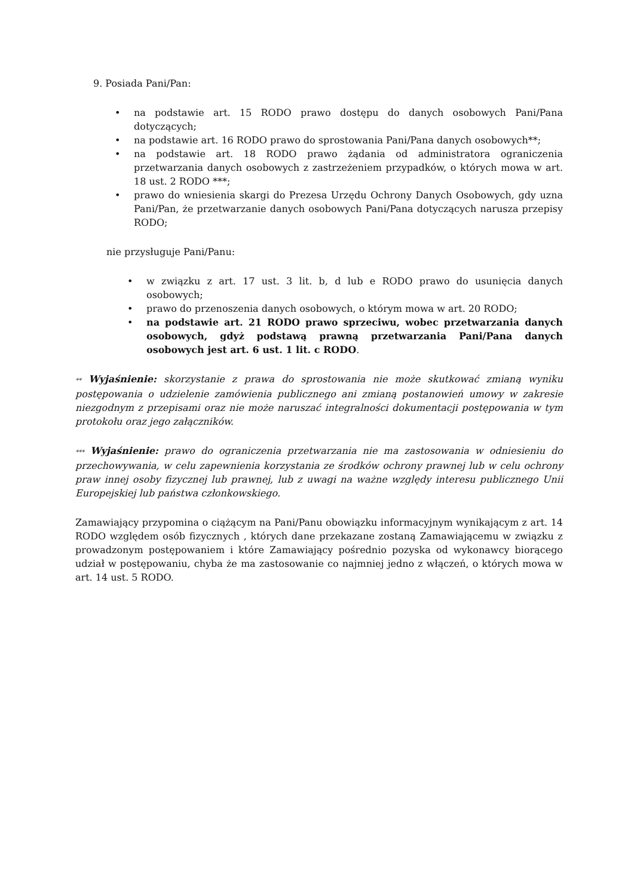9. Posiada Pani/Pan:
• na podstawie art. 15 RODO prawo dostępu do danych osobowych Pani/Pana dotyczących;
• na podstawie art. 16 RODO prawo do sprostowania Pani/Pana danych osobowych**;
• na podstawie art. 18 RODO prawo żądania od administratora ograniczenia przetwarzania danych osobowych z zastrzeżeniem przypadków, o których mowa w art. 18 ust. 2 RODO ***;
• prawo do wniesienia skargi do Prezesa Urzędu Ochrony Danych Osobowych, gdy uzna Pani/Pan, że przetwarzanie danych osobowych Pani/Pana dotyczących narusza przepisy RODO;
nie przysługuje Pani/Panu:
• w związku z art. 17 ust. 3 lit. b, d lub e RODO prawo do usunięcia danych osobowych;
• prawo do przenoszenia danych osobowych, o którym mowa w art. 20 RODO;
• na podstawie art. 21 RODO prawo sprzeciwu, wobec przetwarzania danych osobowych, gdyż podstawą prawną przetwarzania Pani/Pana danych osobowych jest art. 6 ust. 1 lit. c RODO.
** Wyjaśnienie: skorzystanie z prawa do sprostowania nie może skutkować zmianą wyniku postępowania o udzielenie zamówienia publicznego ani zmianą postanowień umowy w zakresie niezgodnym z przepisami oraz nie może naruszać integralności dokumentacji postępowania w tym protokołu oraz jego załączników.
*** Wyjaśnienie: prawo do ograniczenia przetwarzania nie ma zastosowania w odniesieniu do przechowywania, w celu zapewnienia korzystania ze środków ochrony prawnej lub w celu ochrony praw innej osoby fizycznej lub prawnej, lub z uwagi na ważne względy interesu publicznego Unii Europejskiej lub państwa członkowskiego.
Zamawiający przypomina o ciążącym na Pani/Panu obowiązku informacyjnym wynikającym z art. 14 RODO względem osób fizycznych , których dane przekazane zostaną Zamawiającemu w związku z prowadzonym postępowaniem i które Zamawiający pośrednio pozyska od wykonawcy biorącego udział w postępowaniu, chyba że ma zastosowanie co najmniej jedno z włączeń, o których mowa w art. 14 ust. 5 RODO.